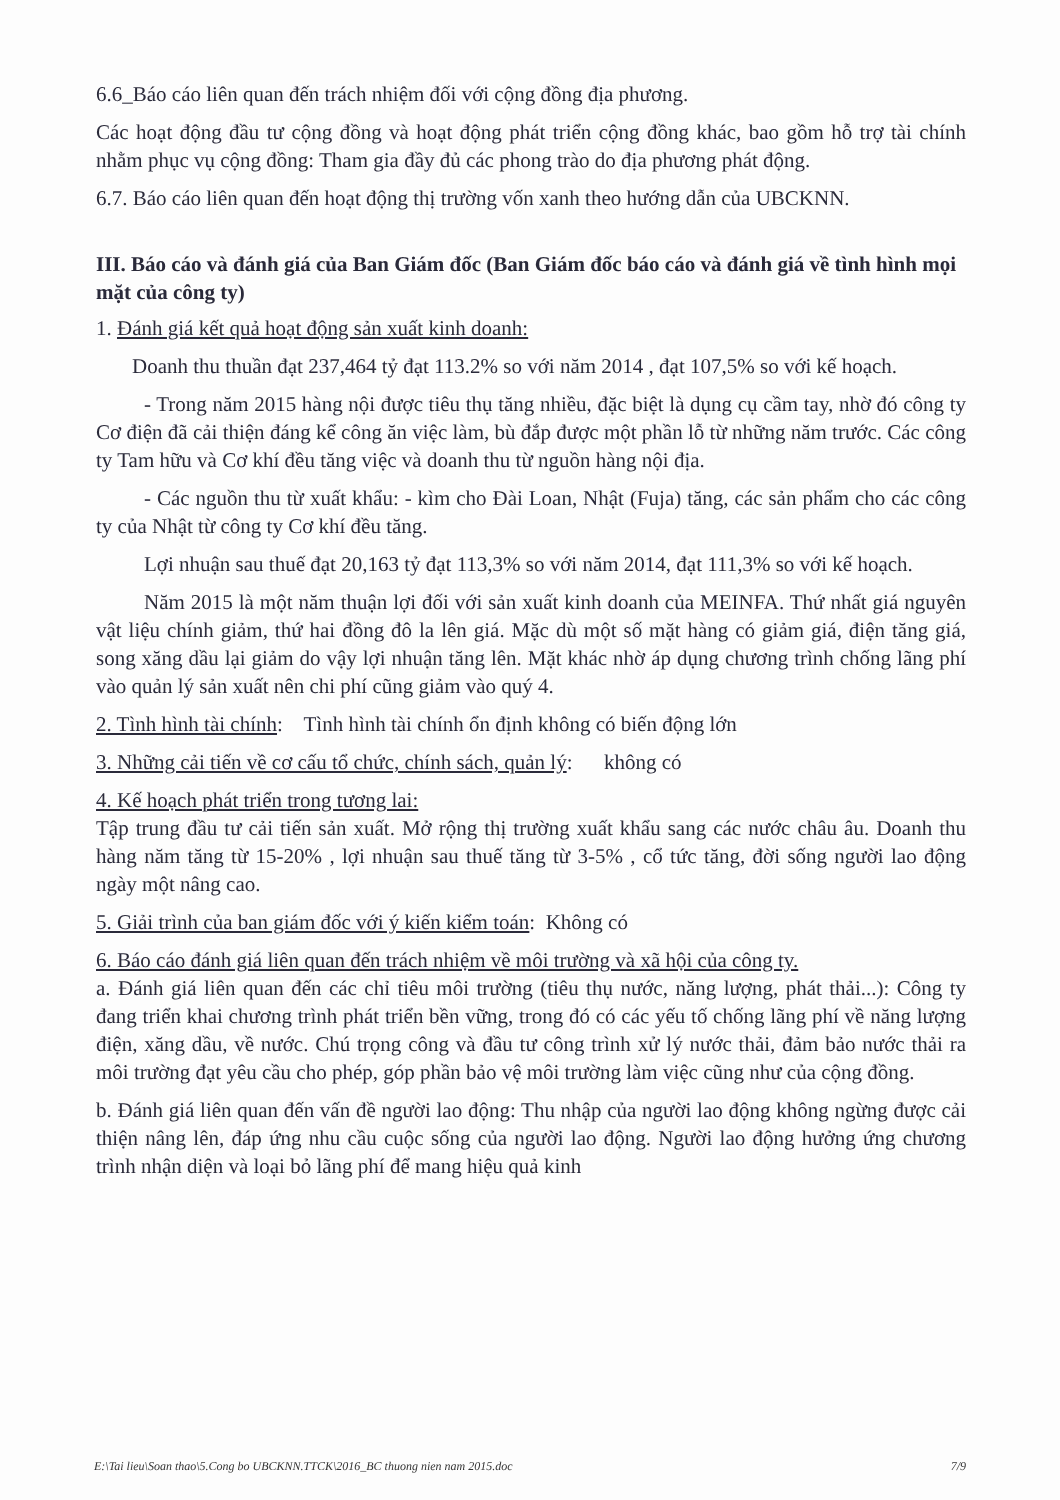6.6_Báo cáo liên quan đến trách nhiệm đối với cộng đồng địa phương.
Các hoạt động đầu tư cộng đồng và hoạt động phát triển cộng đồng khác, bao gồm hỗ trợ tài chính nhằm phục vụ cộng đồng: Tham gia đầy đủ các phong trào do địa phương phát động.
6.7. Báo cáo liên quan đến hoạt động thị trường vốn xanh theo hướng dẫn của UBCKNN.
III. Báo cáo và đánh giá của Ban Giám đốc (Ban Giám đốc báo cáo và đánh giá về tình hình mọi mặt của công ty)
1. Đánh giá kết quả hoạt động sản xuất kinh doanh:
Doanh thu thuần đạt 237,464 tỷ đạt 113.2% so với năm 2014 , đạt 107,5% so với kế hoạch.
- Trong năm 2015 hàng nội được tiêu thụ tăng nhiều, đặc biệt là dụng cụ cầm tay, nhờ đó công ty Cơ điện đã cải thiện đáng kể công ăn việc làm, bù đắp được một phần lỗ từ những năm trước. Các công ty Tam hữu và Cơ khí đều tăng việc và doanh thu từ nguồn hàng nội địa.
- Các nguồn thu từ xuất khẩu: - kìm cho Đài Loan, Nhật (Fuja) tăng, các sản phẩm cho các công ty của Nhật từ công ty Cơ khí đều tăng.
Lợi nhuận sau thuế đạt 20,163 tỷ đạt 113,3% so với năm 2014, đạt 111,3% so với kế hoạch.
Năm 2015 là một năm thuận lợi đối với sản xuất kinh doanh của MEINFA. Thứ nhất giá nguyên vật liệu chính giảm, thứ hai đồng đô la lên giá. Mặc dù một số mặt hàng có giảm giá, điện tăng giá, song xăng dầu lại giảm do vậy lợi nhuận tăng lên. Mặt khác nhờ áp dụng chương trình chống lãng phí vào quản lý sản xuất nên chi phí cũng giảm vào quý 4.
2. Tình hình tài chính: Tình hình tài chính ổn định không có biến động lớn
3. Những cải tiến về cơ cấu tổ chức, chính sách, quản lý: không có
4. Kế hoạch phát triển trong tương lai:
Tập trung đầu tư cải tiến sản xuất. Mở rộng thị trường xuất khẩu sang các nước châu âu. Doanh thu hàng năm tăng từ 15-20% , lợi nhuận sau thuế tăng từ 3-5% , cổ tức tăng, đời sống người lao động ngày một nâng cao.
5. Giải trình của ban giám đốc với ý kiến kiểm toán: Không có
6. Báo cáo đánh giá liên quan đến trách nhiệm về môi trường và xã hội của công ty.
a. Đánh giá liên quan đến các chỉ tiêu môi trường (tiêu thụ nước, năng lượng, phát thải...): Công ty đang triển khai chương trình phát triển bền vững, trong đó có các yếu tố chống lãng phí về năng lượng điện, xăng dầu, về nước. Chú trọng công và đầu tư công trình xử lý nước thải, đảm bảo nước thải ra môi trường đạt yêu cầu cho phép, góp phần bảo vệ môi trường làm việc cũng như của cộng đồng.
b. Đánh giá liên quan đến vấn đề người lao động: Thu nhập của người lao động không ngừng được cải thiện nâng lên, đáp ứng nhu cầu cuộc sống của người lao động. Người lao động hưởng ứng chương trình nhận diện và loại bỏ lãng phí để mang hiệu quả kinh
E:\Tai lieu\Soan thao\5.Cong bo UBCKNN.TTCK\2016_BC thuong nien nam 2015.doc 7/9